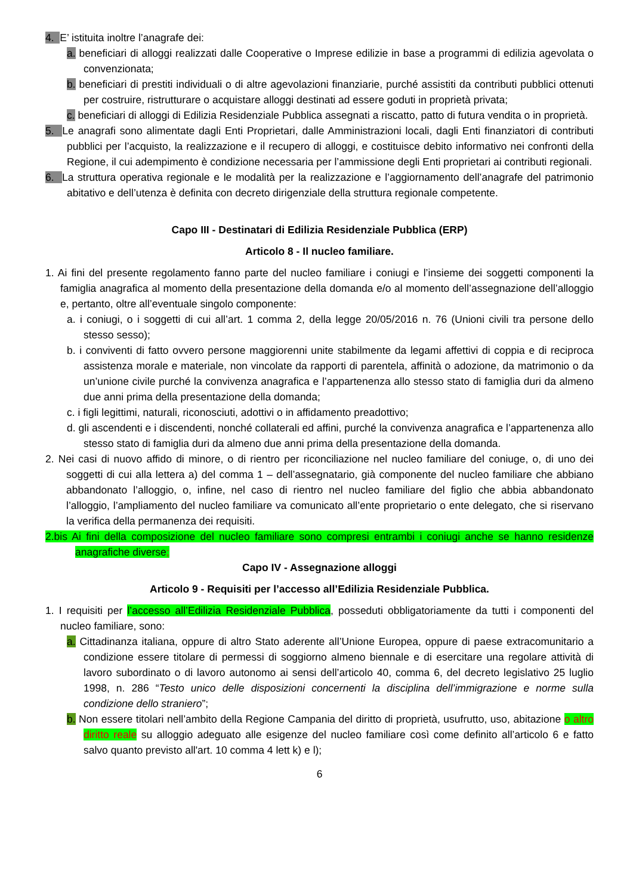4. E’ istituita inoltre l’anagrafe dei:
a. beneficiari di alloggi realizzati dalle Cooperative o Imprese edilizie in base a programmi di edilizia agevolata o convenzionata;
b. beneficiari di prestiti individuali o di altre agevolazioni finanziarie, purché assistiti da contributi pubblici ottenuti per costruire, ristrutturare o acquistare alloggi destinati ad essere goduti in proprietà privata;
c. beneficiari di alloggi di Edilizia Residenziale Pubblica assegnati a riscatto, patto di futura vendita o in proprietà.
5. Le anagrafi sono alimentate dagli Enti Proprietari, dalle Amministrazioni locali, dagli Enti finanziatori di contributi pubblici per l’acquisto, la realizzazione e il recupero di alloggi, e costituisce debito informativo nei confronti della Regione, il cui adempimento è condizione necessaria per l’ammissione degli Enti proprietari ai contributi regionali.
6. La struttura operativa regionale e le modalità per la realizzazione e l’aggiornamento dell’anagrafe del patrimonio abitativo e dell’utenza è definita con decreto dirigenziale della struttura regionale competente.
Capo III - Destinatari di Edilizia Residenziale Pubblica (ERP)
Articolo 8 - Il nucleo familiare.
1. Ai fini del presente regolamento fanno parte del nucleo familiare i coniugi e l’insieme dei soggetti componenti la famiglia anagrafica al momento della presentazione della domanda e/o al momento dell’assegnazione dell’alloggio e, pertanto, oltre all’eventuale singolo componente:
a. i coniugi, o i soggetti di cui all’art. 1 comma 2, della legge 20/05/2016 n. 76 (Unioni civili tra persone dello stesso sesso);
b. i conviventi di fatto ovvero persone maggiorenni unite stabilmente da legami affettivi di coppia e di reciproca assistenza morale e materiale, non vincolate da rapporti di parentela, affinità o adozione, da matrimonio o da un’unione civile purché la convivenza anagrafica e l’appartenenza allo stesso stato di famiglia duri da almeno due anni prima della presentazione della domanda;
c. i figli legittimi, naturali, riconosciuti, adottivi o in affidamento preadottivo;
d. gli ascendenti e i discendenti, nonché collaterali ed affini, purché la convivenza anagrafica e l’appartenenza allo stesso stato di famiglia duri da almeno due anni prima della presentazione della domanda.
2. Nei casi di nuovo affido di minore, o di rientro per riconciliazione nel nucleo familiare del coniuge, o, di uno dei soggetti di cui alla lettera a) del comma 1 – dell’assegnatario, già componente del nucleo familiare che abbiano abbandonato l’alloggio, o, infine, nel caso di rientro nel nucleo familiare del figlio che abbia abbandonato l’alloggio, l’ampliamento del nucleo familiare va comunicato all’ente proprietario o ente delegato, che si riservano la verifica della permanenza dei requisiti.
2.bis Ai fini della composizione del nucleo familiare sono compresi entrambi i coniugi anche se hanno residenze anagrafiche diverse;
Capo IV - Assegnazione alloggi
Articolo 9 - Requisiti per l’accesso all’Edilizia Residenziale Pubblica.
1. I requisiti per l’accesso all’Edilizia Residenziale Pubblica, posseduti obbligatoriamente da tutti i componenti del nucleo familiare, sono:
a. Cittadinanza italiana, oppure di altro Stato aderente all’Unione Europea, oppure di paese extracomunitario a condizione essere titolare di permessi di soggiorno almeno biennale e di esercitare una regolare attività di lavoro subordinato o di lavoro autonomo ai sensi dell’articolo 40, comma 6, del decreto legislativo 25 luglio 1998, n. 286 “Testo unico delle disposizioni concernenti la disciplina dell’immigrazione e norme sulla condizione dello straniero”;
b. Non essere titolari nell’ambito della Regione Campania del diritto di proprietà, usufrutto, uso, abitazione o altro diritto reale su alloggio adeguato alle esigenze del nucleo familiare così come definito all’articolo 6 e fatto salvo quanto previsto all'art. 10 comma 4 lett k) e l);
6